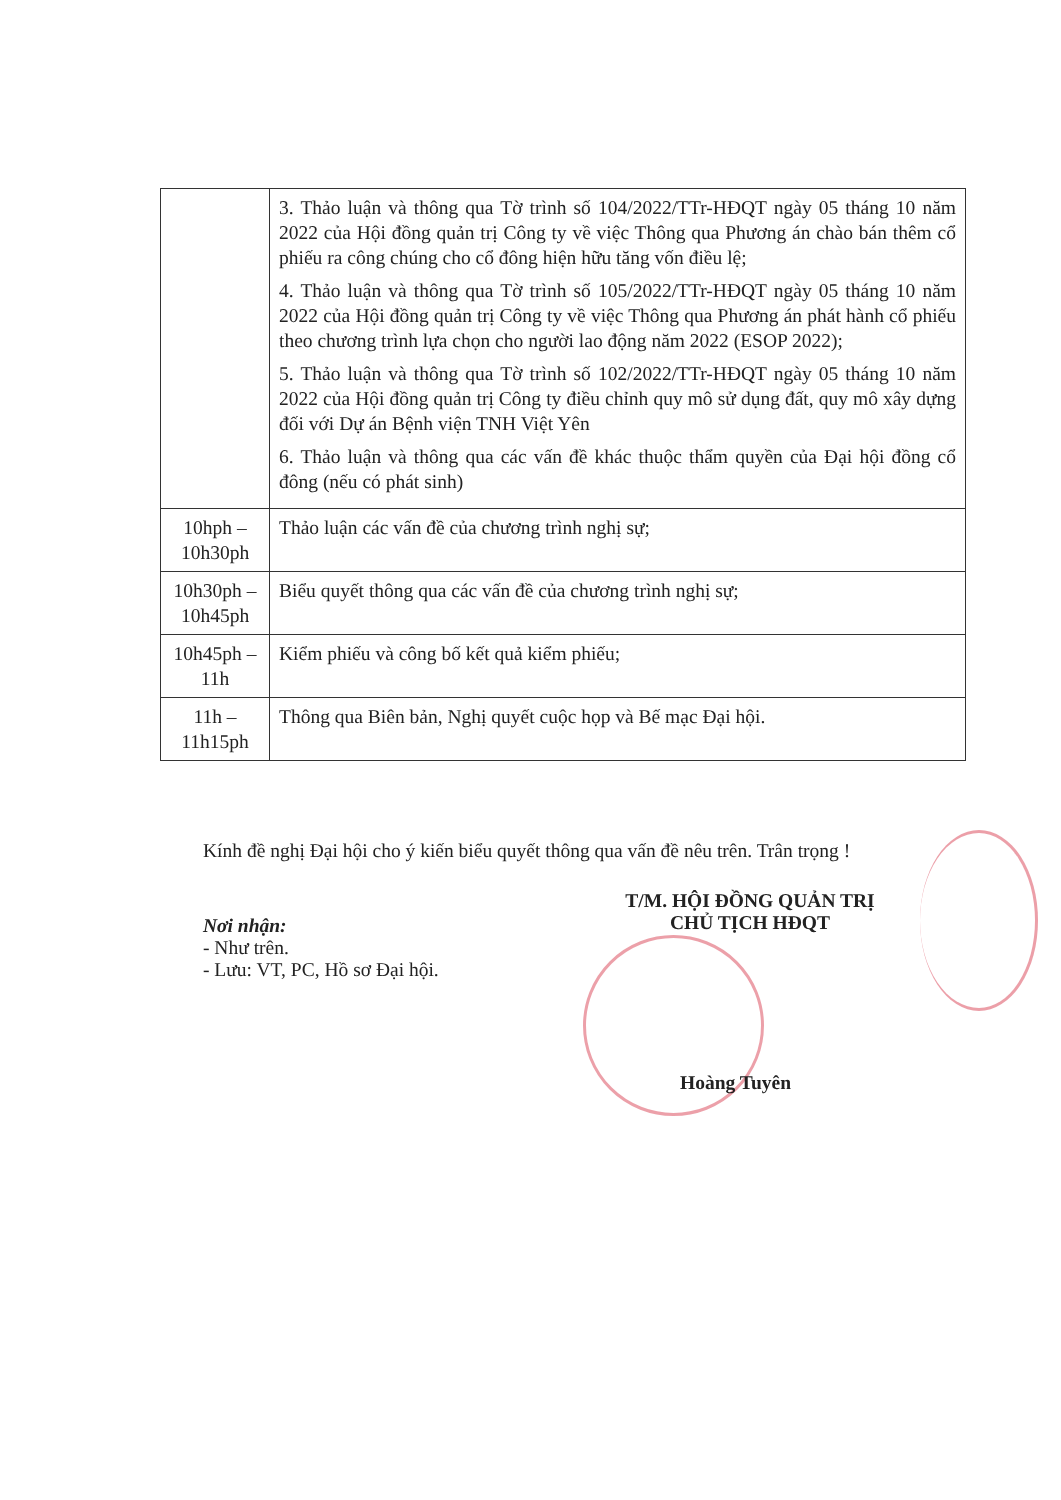| | 3. Thảo luận và thông qua Tờ trình số 104/2022/TTr-HĐQT ngày 05 tháng 10 năm 2022 của Hội đồng quản trị Công ty về việc Thông qua Phương án chào bán thêm cổ phiếu ra công chúng cho cổ đông hiện hữu tăng vốn điều lệ; 4. Thảo luận và thông qua Tờ trình số 105/2022/TTr-HĐQT ngày 05 tháng 10 năm 2022 của Hội đồng quản trị Công ty về việc Thông qua Phương án phát hành cổ phiếu theo chương trình lựa chọn cho người lao động năm 2022 (ESOP 2022); 5. Thảo luận và thông qua Tờ trình số 102/2022/TTr-HĐQT ngày 05 tháng 10 năm 2022 của Hội đồng quản trị Công ty điều chỉnh quy mô sử dụng đất, quy mô xây dựng đối với Dự án Bệnh viện TNH Việt Yên 6. Thảo luận và thông qua các vấn đề khác thuộc thẩm quyền của Đại hội đồng cổ đông (nếu có phát sinh) |
| 10hph – 10h30ph | Thảo luận các vấn đề của chương trình nghị sự; |
| 10h30ph – 10h45ph | Biểu quyết thông qua các vấn đề của chương trình nghị sự; |
| 10h45ph – 11h | Kiểm phiếu và công bố kết quả kiểm phiếu; |
| 11h – 11h15ph | Thông qua Biên bản, Nghị quyết cuộc họp và Bế mạc Đại hội. |
Kính đề nghị Đại hội cho ý kiến biểu quyết thông qua vấn đề nêu trên. Trân trọng !
T/M. HỘI ĐỒNG QUẢN TRỊ
CHỦ TỊCH HĐQT
Nơi nhận:
- Như trên.
- Lưu: VT, PC, Hồ sơ Đại hội.
Hoàng Tuyên